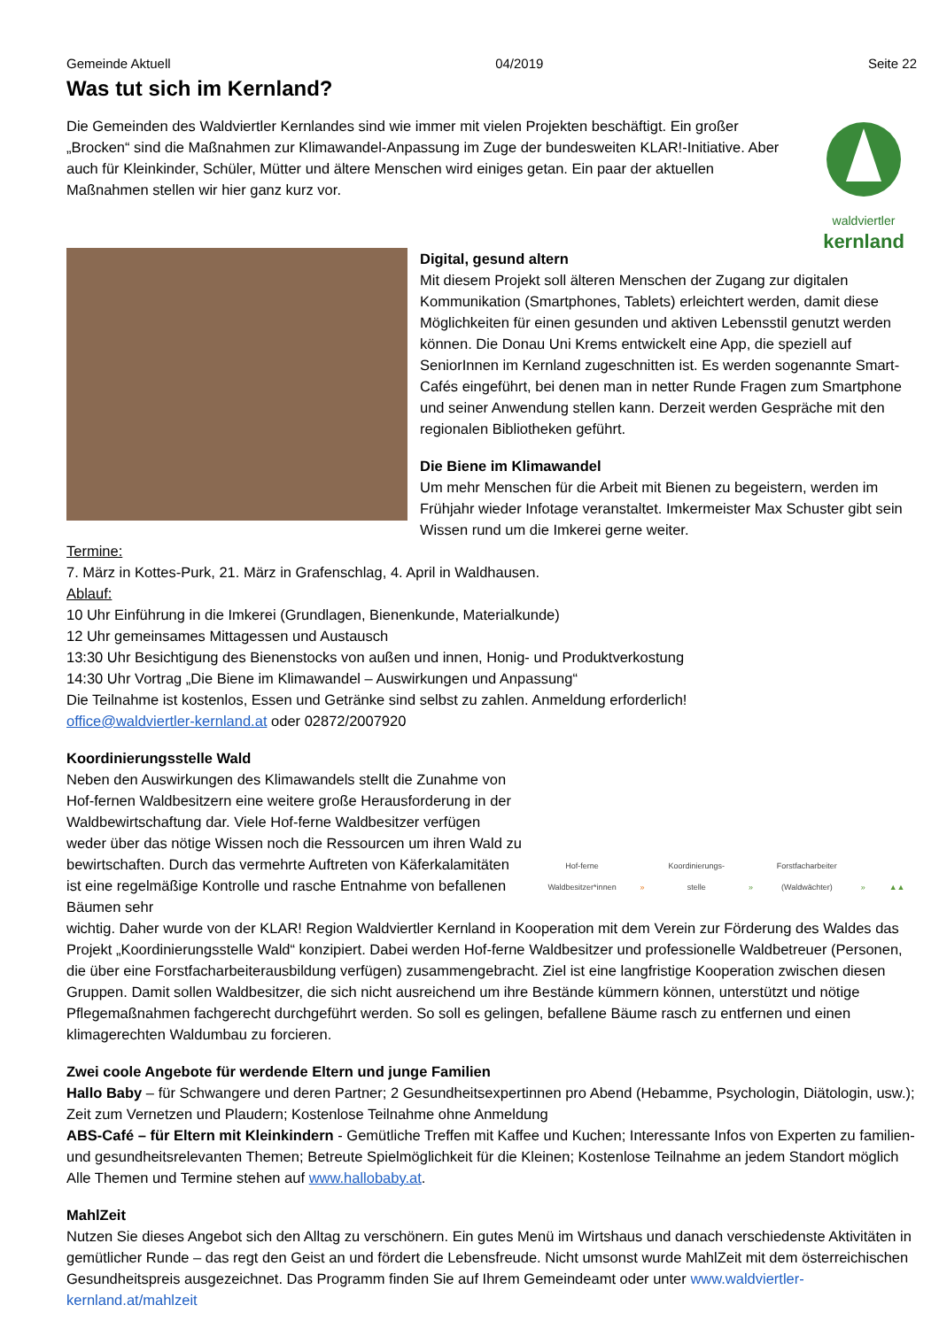Gemeinde Aktuell 04/2019 Seite 22
Was tut sich im Kernland?
Die Gemeinden des Waldviertler Kernlandes sind wie immer mit vielen Projekten beschäftigt. Ein großer „Brocken“ sind die Maßnahmen zur Klimawandel-Anpassung im Zuge der bundesweiten KLAR!-Initiative. Aber auch für Kleinkinder, Schüler, Mütter und ältere Menschen wird einiges getan. Ein paar der aktuellen Maßnahmen stellen wir hier ganz kurz vor.
waldviertler
kernland
Digital, gesund altern
Mit diesem Projekt soll älteren Menschen der Zugang zur digitalen Kommunikation (Smartphones, Tablets) erleichtert werden, damit diese Möglichkeiten für einen gesunden und aktiven Lebensstil genutzt werden können. Die Donau Uni Krems entwickelt eine App, die speziell auf SeniorInnen im Kernland zugeschnitten ist. Es werden sogenannte Smart-Cafés eingeführt, bei denen man in netter Runde Fragen zum Smartphone und seiner Anwendung stellen kann. Derzeit werden Gespräche mit den regionalen Bibliotheken geführt.
Die Biene im Klimawandel
Um mehr Menschen für die Arbeit mit Bienen zu begeistern, werden im Frühjahr wieder Infotage veranstaltet. Imkermeister Max Schuster gibt sein Wissen rund um die Imkerei gerne weiter.
Termine:
7. März in Kottes-Purk, 21. März in Grafenschlag, 4. April in Waldhausen.
Ablauf:
10 Uhr Einführung in die Imkerei (Grundlagen, Bienenkunde, Materialkunde)
12 Uhr gemeinsames Mittagessen und Austausch
13:30 Uhr Besichtigung des Bienenstocks von außen und innen, Honig- und Produktverkostung
14:30 Uhr Vortrag „Die Biene im Klimawandel – Auswirkungen und Anpassung“
Die Teilnahme ist kostenlos, Essen und Getränke sind selbst zu zahlen. Anmeldung erforderlich!
office@waldviertler-kernland.at oder 02872/2007920
Koordinierungsstelle Wald
Neben den Auswirkungen des Klimawandels stellt die Zunahme von Hof-fernen Waldbesitzern eine weitere große Herausforderung in der Waldbewirtschaftung dar. Viele Hof-ferne Waldbesitzer verfügen weder über das nötige Wissen noch die Ressourcen um ihren Wald zu bewirtschaften. Durch das vermehrte Auftreten von Käferkalamitäten ist eine regelmäßige Kontrolle und rasche Entnahme von befallenen Bäumen sehr
Hof-ferne
Waldbesitzer*innen » Koordinierungs-
stelle » Forstfacharbeiter
(Waldwächter) » ▲▲
wichtig. Daher wurde von der KLAR! Region Waldviertler Kernland in Kooperation mit dem Verein zur Förderung des Waldes das Projekt „Koordinierungsstelle Wald“ konzipiert. Dabei werden Hof-ferne Waldbesitzer und professionelle Waldbetreuer (Personen, die über eine Forstfacharbeiterausbildung verfügen) zusammengebracht. Ziel ist eine langfristige Kooperation zwischen diesen Gruppen. Damit sollen Waldbesitzer, die sich nicht ausreichend um ihre Bestände kümmern können, unterstützt und nötige Pflegemaßnahmen fachgerecht durchgeführt werden. So soll es gelingen, befallene Bäume rasch zu entfernen und einen klimagerechten Waldumbau zu forcieren.
Zwei coole Angebote für werdende Eltern und junge Familien
Hallo Baby – für Schwangere und deren Partner; 2 Gesundheitsexpertinnen pro Abend (Hebamme, Psychologin, Diätologin, usw.); Zeit zum Vernetzen und Plaudern; Kostenlose Teilnahme ohne Anmeldung
ABS-Café – für Eltern mit Kleinkindern - Gemütliche Treffen mit Kaffee und Kuchen; Interessante Infos von Experten zu familien- und gesundheitsrelevanten Themen; Betreute Spielmöglichkeit für die Kleinen; Kostenlose Teilnahme an jedem Standort möglich
Alle Themen und Termine stehen auf www.hallobaby.at.
MahlZeit
Nutzen Sie dieses Angebot sich den Alltag zu verschönern. Ein gutes Menü im Wirtshaus und danach verschiedenste Aktivitäten in gemütlicher Runde – das regt den Geist an und fördert die Lebensfreude. Nicht umsonst wurde MahlZeit mit dem österreichischen Gesundheitspreis ausgezeichnet. Das Programm finden Sie auf Ihrem Gemeindeamt oder unter www.waldviertler-kernland.at/mahlzeit